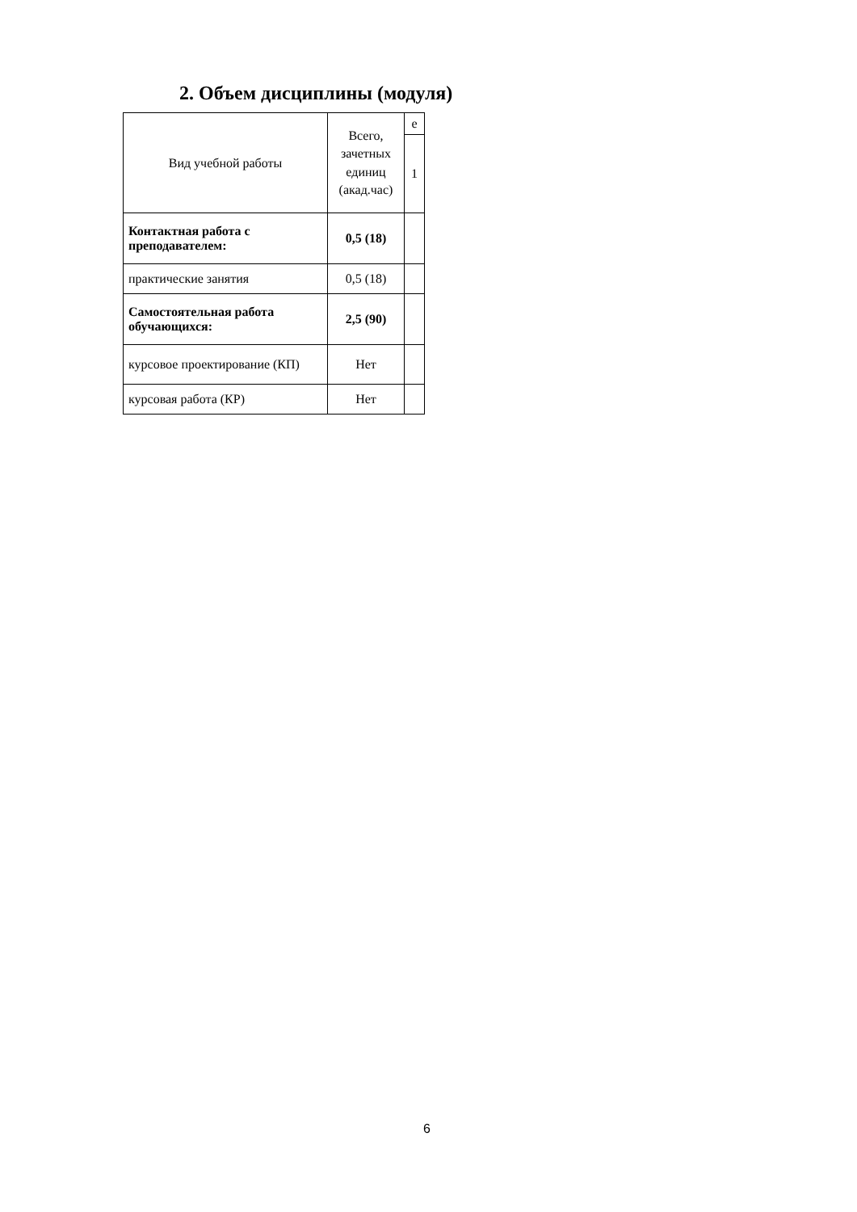2. Объем дисциплины (модуля)
| Вид учебной работы | Всего, зачетных единиц (акад.час) | е |
| --- | --- | --- |
| | | 1 |
| Контактная работа с преподавателем: | 0,5 (18) | |
| практические занятия | 0,5 (18) | |
| Самостоятельная работа обучающихся: | 2,5 (90) | |
| курсовое проектирование (КП) | Нет | |
| курсовая работа (КР) | Нет | |
6